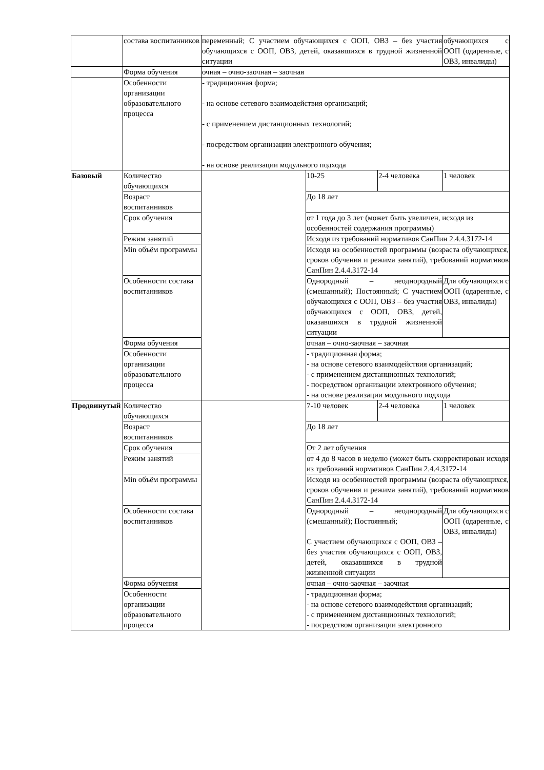| | состава воспитанников | переменный; С участием обучающихся с ООП, ОВЗ – без участия обучающихся с ООП, ОВЗ, детей, оказавшихся в трудной жизненной ситуации | | | обучающихся с ООП (одаренные, с ОВЗ, инвалиды) |
| | Форма обучения | очная – очно-заочная – заочная | | | |
| | Особенности организации образовательного процесса | - традиционная форма; - на основе сетевого взаимодействия организаций; - с применением дистанционных технологий; - посредством организации электронного обучения; - на основе реализации модульного подхода | | | |
| Базовый | Количество обучающихся | | 10-25 | 2-4 человека | 1 человек |
| | Возраст воспитанников | | До 18 лет | | |
| | Срок обучения | | от 1 года до 3 лет (может быть увеличен, исходя из особенностей содержания программы) | | |
| | Режим занятий | | Исходя из требований нормативов СанПин 2.4.4.3172-14 | | |
| | Min объём программы | | Исходя из особенностей программы (возраста обучающихся, сроков обучения и режима занятий), требований нормативов СанПин 2.4.4.3172-14 | | |
| | Особенности состава воспитанников | | Однородный – неоднородный (смешанный); Постоянный; С участием обучающихся с ООП, ОВЗ – без участия обучающихся с ООП, ОВЗ, детей, оказавшихся в трудной жизненной ситуации | | Для обучающихся с ООП (одаренные, с ОВЗ, инвалиды) |
| | Форма обучения | | очная – очно-заочная – заочная | | |
| | Особенности организации образовательного процесса | | - традиционная форма; - на основе сетевого взаимодействия организаций; - с применением дистанционных технологий; - посредством организации электронного обучения; - на основе реализации модульного подхода | | |
| Продвинутый | Количество обучающихся | | 7-10 человек | 2-4 человека | 1 человек |
| | Возраст воспитанников | | До 18 лет | | |
| | Срок обучения | | От 2 лет обучения | | |
| | Режим занятий | | от 4 до 8 часов в неделю (может быть скорректирован исходя из требований нормативов СанПин 2.4.4.3172-14 | | |
| | Min объём программы | | Исходя из особенностей программы (возраста обучающихся, сроков обучения и режима занятий), требований нормативов СанПин 2.4.4.3172-14 | | |
| | Особенности состава воспитанников | | Однородный – неоднородный (смешанный); Постоянный; С участием обучающихся с ООП, ОВЗ – без участия обучающихся с ООП, ОВЗ, детей, оказавшихся в трудной жизненной ситуации | | Для обучающихся с ООП (одаренные, с ОВЗ, инвалиды) |
| | Форма обучения | | очная – очно-заочная – заочная | | |
| | Особенности организации образовательного процесса | | - традиционная форма; - на основе сетевого взаимодействия организаций; - с применением дистанционных технологий; - посредством организации электронного | | |